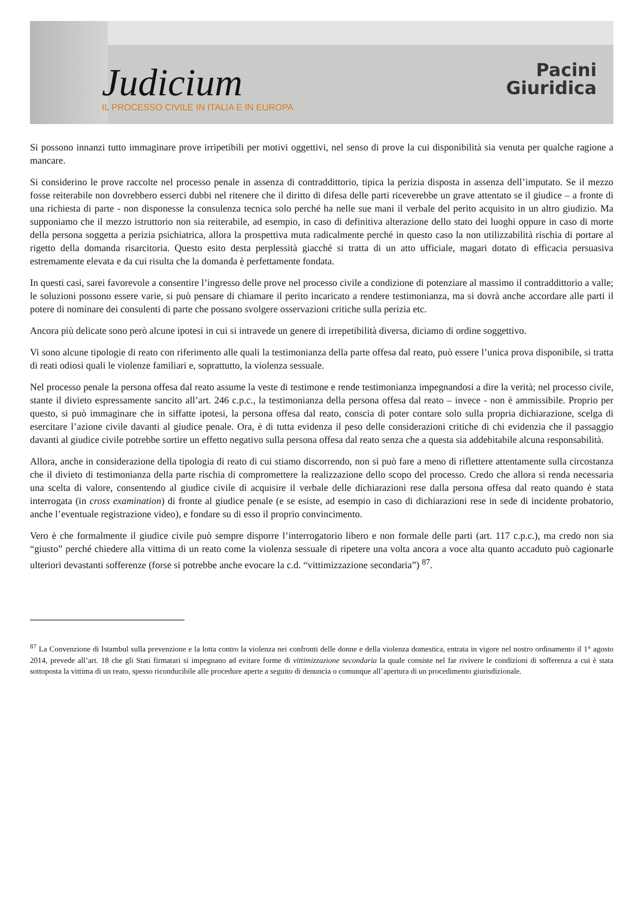Judicium
IL PROCESSO CIVILE IN ITALIA E IN EUROPA
Pacini
Giuridica
Si possono innanzi tutto immaginare prove irripetibili per motivi oggettivi, nel senso di prove la cui disponibilità sia venuta per qualche ragione a mancare.
Si considerino le prove raccolte nel processo penale in assenza di contraddittorio, tipica la perizia disposta in assenza dell’imputato. Se il mezzo fosse reiterabile non dovrebbero esserci dubbi nel ritenere che il diritto di difesa delle parti riceverebbe un grave attentato se il giudice – a fronte di una richiesta di parte - non disponesse la consulenza tecnica solo perché ha nelle sue mani il verbale del perito acquisito in un altro giudizio. Ma supponiamo che il mezzo istruttorio non sia reiterabile, ad esempio, in caso di definitiva alterazione dello stato dei luoghi oppure in caso di morte della persona soggetta a perizia psichiatrica, allora la prospettiva muta radicalmente perché in questo caso la non utilizzabilità rischia di portare al rigetto della domanda risarcitoria. Questo esito desta perplessità giacché si tratta di un atto ufficiale, magari dotato di efficacia persuasiva estremamente elevata e da cui risulta che la domanda è perfettamente fondata.
In questi casi, sarei favorevole a consentire l’ingresso delle prove nel processo civile a condizione di potenziare al massimo il contraddittorio a valle; le soluzioni possono essere varie, si può pensare di chiamare il perito incaricato a rendere testimonianza, ma si dovrà anche accordare alle parti il potere di nominare dei consulenti di parte che possano svolgere osservazioni critiche sulla perizia etc.
Ancora più delicate sono però alcune ipotesi in cui si intravede un genere di irrepetibilità diversa, diciamo di ordine soggettivo.
Vi sono alcune tipologie di reato con riferimento alle quali la testimonianza della parte offesa dal reato, può essere l’unica prova disponibile, si tratta di reati odiosi quali le violenze familiari e, soprattutto, la violenza sessuale.
Nel processo penale la persona offesa dal reato assume la veste di testimone e rende testimonianza impegnandosi a dire la verità; nel processo civile, stante il divieto espressamente sancito all’art. 246 c.p.c., la testimonianza della persona offesa dal reato – invece - non è ammissibile. Proprio per questo, si può immaginare che in siffatte ipotesi, la persona offesa dal reato, conscia di poter contare solo sulla propria dichiarazione, scelga di esercitare l’azione civile davanti al giudice penale. Ora, è di tutta evidenza il peso delle considerazioni critiche di chi evidenzia che il passaggio davanti al giudice civile potrebbe sortire un effetto negativo sulla persona offesa dal reato senza che a questa sia addebitabile alcuna responsabilità.
Allora, anche in considerazione della tipologia di reato di cui stiamo discorrendo, non si può fare a meno di riflettere attentamente sulla circostanza che il divieto di testimonianza della parte rischia di compromettere la realizzazione dello scopo del processo. Credo che allora si renda necessaria una scelta di valore, consentendo al giudice civile di acquisire il verbale delle dichiarazioni rese dalla persona offesa dal reato quando è stata interrogata (in cross examination) di fronte al giudice penale (e se esiste, ad esempio in caso di dichiarazioni rese in sede di incidente probatorio, anche l’eventuale registrazione video), e fondare su di esso il proprio convincimento.
Vero è che formalmente il giudice civile può sempre disporre l’interrogatorio libero e non formale delle parti (art. 117 c.p.c.), ma credo non sia “giusto” perché chiedere alla vittima di un reato come la violenza sessuale di ripetere una volta ancora a voce alta quanto accaduto può cagionarle ulteriori devastanti sofferenze (forse si potrebbe anche evocare la c.d. “vittimizzazione secondaria”) <sup>87</sup>.
<sup>87</sup> La Convenzione di Istambul sulla prevenzione e la lotta contro la violenza nei confronti delle donne e della violenza domestica, entrata in vigore nel nostro ordinamento il 1° agosto 2014, prevede all’art. 18 che gli Stati firmatari si impegnano ad evitare forme di vittimizzazione secondaria la quale consiste nel far rivivere le condizioni di sofferenza a cui è stata sottoposta la vittima di un reato, spesso riconducibile alle procedure aperte a seguito di denuncia o comunque all’apertura di un procedimento giurisdizionale.